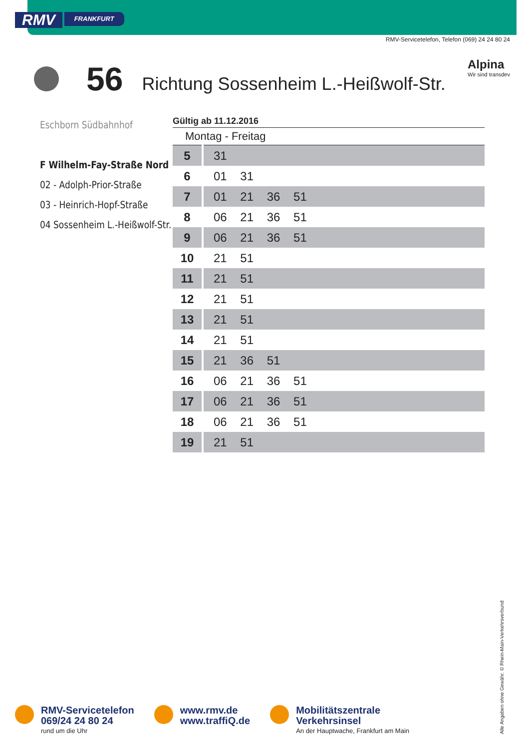RMV
FRANKFURT
RMV-Servicetelefon, Telefon (069) 24 24 80 24
56
Richtung Sossenheim L.-Heißwolf-Str.
Alpina
Wir sind transdev
Eschborn Südbahnhof
F Wilhelm-Fay-Straße Nord
02 - Adolph-Prior-Straße
03 - Heinrich-Hopf-Straße
04 Sossenheim L.-Heißwolf-Str.
| Gültig ab 11.12.2016 | |
| --- | --- |
| Montag - Freitag | |
| 5 | 31 |
| 6 | 01 31 |
| 7 | 01 21 36 51 |
| 8 | 06 21 36 51 |
| 9 | 06 21 36 51 |
| 10 | 21 51 |
| 11 | 21 51 |
| 12 | 21 51 |
| 13 | 21 51 |
| 14 | 21 51 |
| 15 | 21 36 51 |
| 16 | 06 21 36 51 |
| 17 | 06 21 36 51 |
| 18 | 06 21 36 51 |
| 19 | 21 51 |
RMV-Servicetelefon
069/24 24 80 24
rund um die Uhr
www.rmv.de
www.traffiQ.de
Mobilitätszentrale
Verkehrsinsel
An der Hauptwache, Frankfurt am Main
Alle Angaben ohne Gewähr. © Rhein-Main-Verkehrsverbund